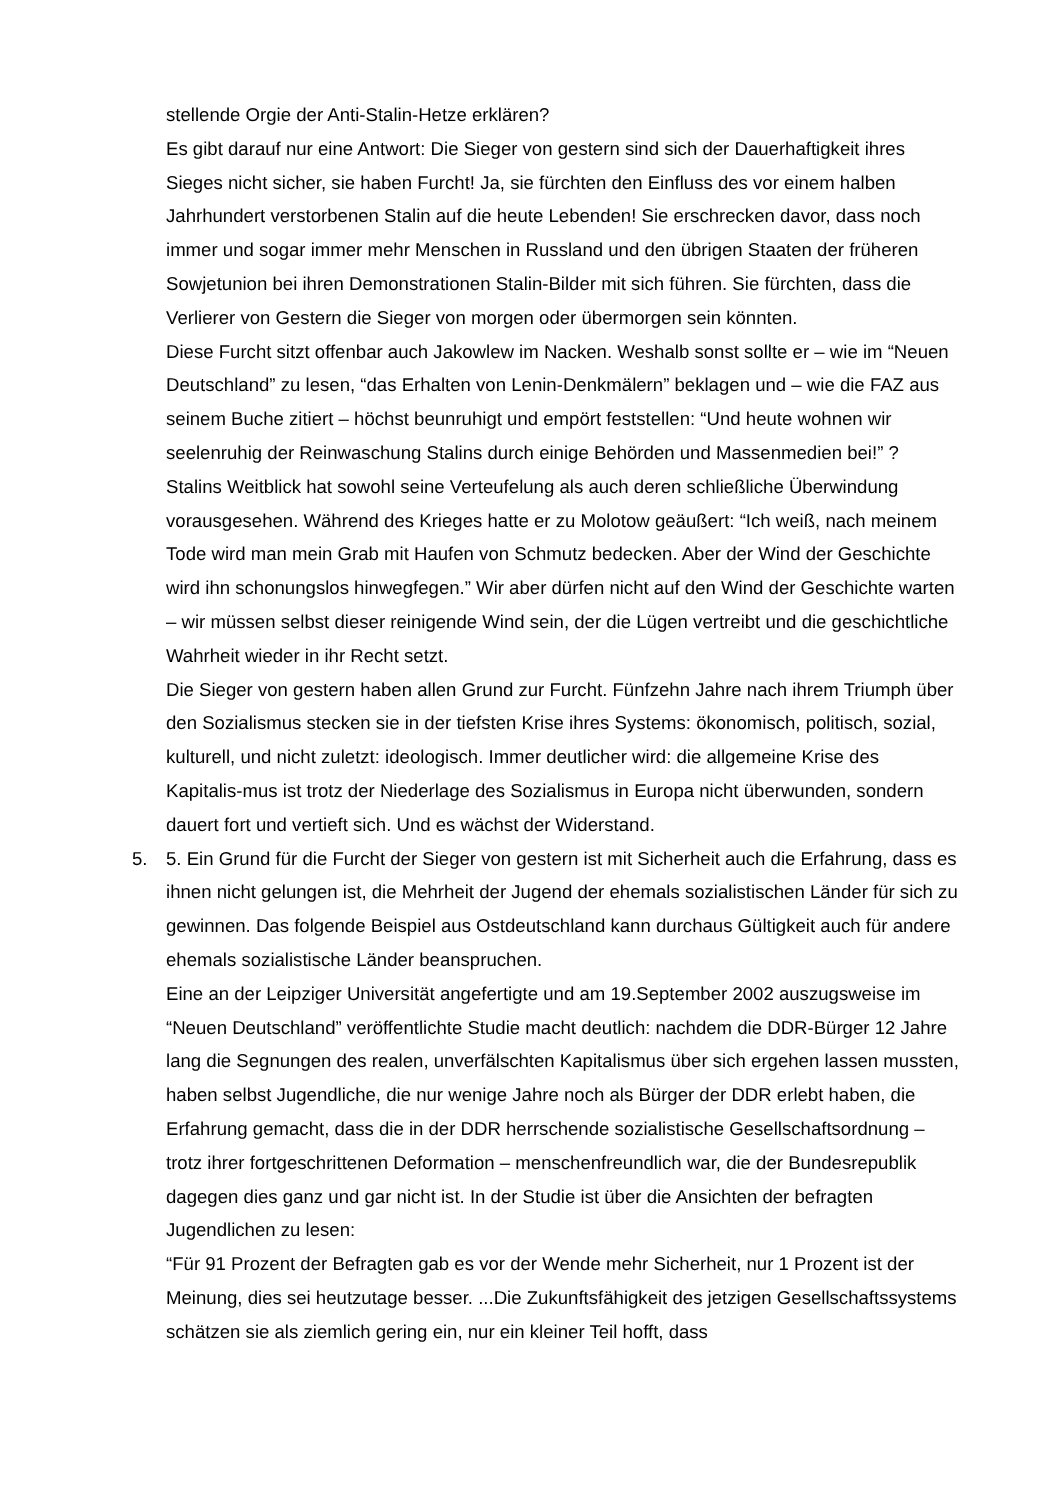stellende Orgie der Anti-Stalin-Hetze erklären?
Es gibt darauf nur eine Antwort: Die Sieger von gestern sind sich der Dauerhaftigkeit ihres Sieges nicht sicher, sie haben Furcht! Ja, sie fürchten den Einfluss des vor einem halben Jahrhundert verstorbenen Stalin auf die heute Lebenden! Sie erschrecken davor, dass noch immer und sogar immer mehr Menschen in Russland und den übrigen Staaten der früheren Sowjetunion bei ihren Demonstrationen Stalin-Bilder mit sich führen. Sie fürchten, dass die Verlierer von Gestern die Sieger von morgen oder übermorgen sein könnten.
Diese Furcht sitzt offenbar auch Jakowlew im Nacken. Weshalb sonst sollte er – wie im “Neuen Deutschland” zu lesen, “das Erhalten von Lenin-Denkmälern” beklagen und – wie die FAZ aus seinem Buche zitiert – höchst beunruhigt und empört feststellen: “Und heute wohnen wir seelenruhig der Reinwaschung Stalins durch einige Behörden und Massenmedien bei!” ?
Stalins Weitblick hat sowohl seine Verteufelung als auch deren schließliche Überwindung vorausgesehen. Während des Krieges hatte er zu Molotow geäußert: “Ich weiß, nach meinem Tode wird man mein Grab mit Haufen von Schmutz bedecken. Aber der Wind der Geschichte wird ihn schonungslos hinwegfegen.” Wir aber dürfen nicht auf den Wind der Geschichte warten – wir müssen selbst dieser reinigende Wind sein, der die Lügen vertreibt und die geschichtliche Wahrheit wieder in ihr Recht setzt.
Die Sieger von gestern haben allen Grund zur Furcht. Fünfzehn Jahre nach ihrem Triumph über den Sozialismus stecken sie in der tiefsten Krise ihres Systems: ökonomisch, politisch, sozial, kulturell, und nicht zuletzt: ideologisch. Immer deutlicher wird: die allgemeine Krise des Kapitalis-mus ist trotz der Niederlage des Sozialismus in Europa nicht überwunden, sondern dauert fort und vertieft sich. Und es wächst der Widerstand.
5. 5. Ein Grund für die Furcht der Sieger von gestern ist mit Sicherheit auch die Erfahrung, dass es ihnen nicht gelungen ist, die Mehrheit der Jugend der ehemals sozialistischen Länder für sich zu gewinnen. Das folgende Beispiel aus Ostdeutschland kann durchaus Gültigkeit auch für andere ehemals sozialistische Länder beanspruchen.
Eine an der Leipziger Universität angefertigte und am 19.September 2002 auszugsweise im “Neuen Deutschland” veröffentlichte Studie macht deutlich: nachdem die DDR-Bürger 12 Jahre lang die Segnungen des realen, unverfälschten Kapitalismus über sich ergehen lassen mussten, haben selbst Jugendliche, die nur wenige Jahre noch als Bürger der DDR erlebt haben, die Erfahrung gemacht, dass die in der DDR herrschende sozialistische Gesellschaftsordnung – trotz ihrer fortgeschrittenen Deformation – menschenfreundlich war, die der Bundesrepublik dagegen dies ganz und gar nicht ist. In der Studie ist über die Ansichten der befragten Jugendlichen zu lesen:
“Für 91 Prozent der Befragten gab es vor der Wende mehr Sicherheit, nur 1 Prozent ist der Meinung, dies sei heutzutage besser. ...Die Zukunftsfähigkeit des jetzigen Gesellschaftssystems schätzen sie als ziemlich gering ein, nur ein kleiner Teil hofft, dass